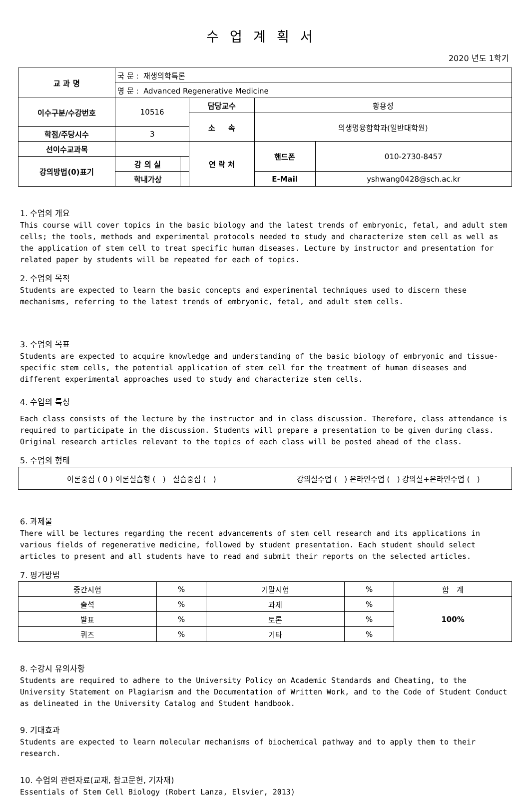수업계획서
2020 년도 1학기
| 교 과 명 | 국 문 : 재생의학특론 | | | | |
| | 영 문 : Advanced Regenerative Medicine | | | | |
| 이수구분/수강번호 | 10516 | | 담당교수 | 황용성 | |
| | | | 소 속 | 의생명융합학과(일반대학원) | |
| 학점/주당시수 | 3 | | | | |
| 선이수교과목 | | | 연 락 처 | 핸드폰 | 010-2730-8457 |
| 강의방법(0)표기 | 강 의 실 | | | | |
| | 학내가상 | | | E-Mail | yshwang0428@sch.ac.kr |
1. 수업의 개요
This course will cover topics in the basic biology and the latest trends of embryonic, fetal, and adult stem cells; the tools, methods and experimental protocols needed to study and characterize stem cell as well as the application of stem cell to treat specific human diseases. Lecture by instructor and presentation for related paper by students will be repeated for each of topics.
2. 수업의 목적
Students are expected to learn the basic concepts and experimental techniques used to discern these mechanisms, referring to the latest trends of embryonic, fetal, and adult stem cells.
3. 수업의 목표
Students are expected to acquire knowledge and understanding of the basic biology of embryonic and tissue-specific stem cells, the potential application of stem cell for the treatment of human diseases and different experimental approaches used to study and characterize stem cells.
4. 수업의 특성
Each class consists of the lecture by the instructor and in class discussion. Therefore, class attendance is required to participate in the discussion. Students will prepare a presentation to be given during class. Original research articles relevant to the topics of each class will be posted ahead of the class.
5. 수업의 형태
| 이론중심 ( 0 ) 이론실습형 ( ) 실습중심 ( ) | 강의실수업 ( ) 온라인수업 ( ) 강의실+온라인수업 ( ) |
6. 과제물
There will be lectures regarding the recent advancements of stem cell research and its applications in various fields of regenerative medicine, followed by student presentation. Each student should select articles to present and all students have to read and submit their reports on the selected articles.
7. 평가방법
| 중간시험 | % | 기말시험 | % | 합 계 |
| 출석 | % | 과제 | % | 100% |
| 발표 | % | 토론 | % | |
| 퀴즈 | % | 기타 | % | |
8. 수강시 유의사항
Students are required to adhere to the University Policy on Academic Standards and Cheating, to the University Statement on Plagiarism and the Documentation of Written Work, and to the Code of Student Conduct as delineated in the University Catalog and Student handbook.
9. 기대효과
Students are expected to learn molecular mechanisms of biochemical pathway and to apply them to their research.
10. 수업의 관련자료(교재, 참고문헌, 기자재)
Essentials of Stem Cell Biology (Robert Lanza, Elsvier, 2013)